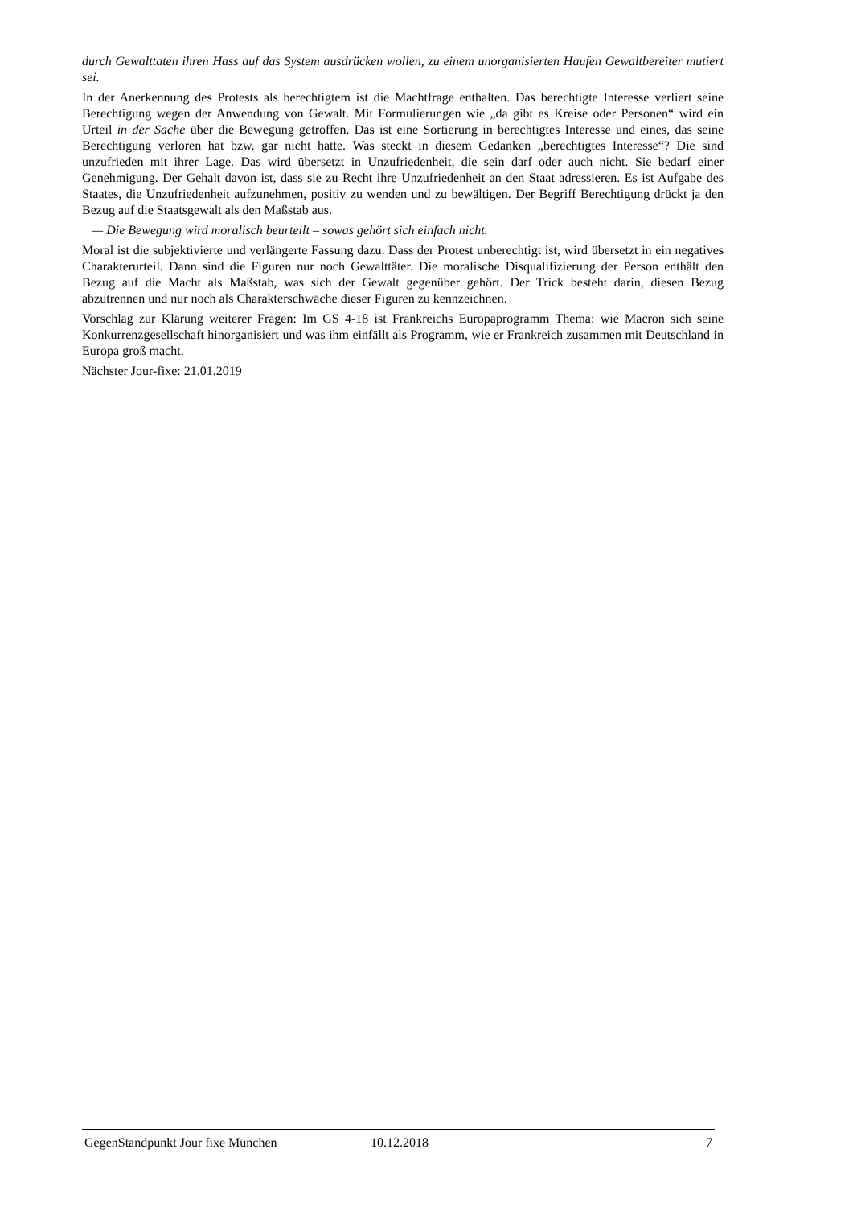durch Gewalttaten ihren Hass auf das System ausdrücken wollen, zu einem unorganisierten Haufen Gewaltbereiter mutiert sei.
In der Anerkennung des Protests als berechtigtem ist die Machtfrage enthalten. Das berechtigte Interesse verliert seine Berechtigung wegen der Anwendung von Gewalt. Mit Formulierungen wie „da gibt es Kreise oder Personen“ wird ein Urteil in der Sache über die Bewegung getroffen. Das ist eine Sortierung in berechtigtes Interesse und eines, das seine Berechtigung verloren hat bzw. gar nicht hatte. Was steckt in diesem Gedanken „berechtigtes Interesse“? Die sind unzufrieden mit ihrer Lage. Das wird übersetzt in Unzufriedenheit, die sein darf oder auch nicht. Sie bedarf einer Genehmigung. Der Gehalt davon ist, dass sie zu Recht ihre Unzufriedenheit an den Staat adressieren. Es ist Aufgabe des Staates, die Unzufriedenheit aufzunehmen, positiv zu wenden und zu bewältigen. Der Begriff Berechtigung drückt ja den Bezug auf die Staatsgewalt als den Maßstab aus.
— Die Bewegung wird moralisch beurteilt – sowas gehört sich einfach nicht.
Moral ist die subjektivierte und verlängerte Fassung dazu. Dass der Protest unberechtigt ist, wird übersetzt in ein negatives Charakterurteil. Dann sind die Figuren nur noch Gewalttäter. Die moralische Disqualifizierung der Person enthält den Bezug auf die Macht als Maßstab, was sich der Gewalt gegenüber gehört. Der Trick besteht darin, diesen Bezug abzutrennen und nur noch als Charakterschwäche dieser Figuren zu kennzeichnen.
Vorschlag zur Klärung weiterer Fragen: Im GS 4-18 ist Frankreichs Europaprogramm Thema: wie Macron sich seine Konkurrenzgesellschaft hinorganisiert und was ihm einfällt als Programm, wie er Frankreich zusammen mit Deutschland in Europa groß macht.
Nächster Jour-fixe: 21.01.2019
GegenStandpunkt Jour fixe München 10.12.2018 7